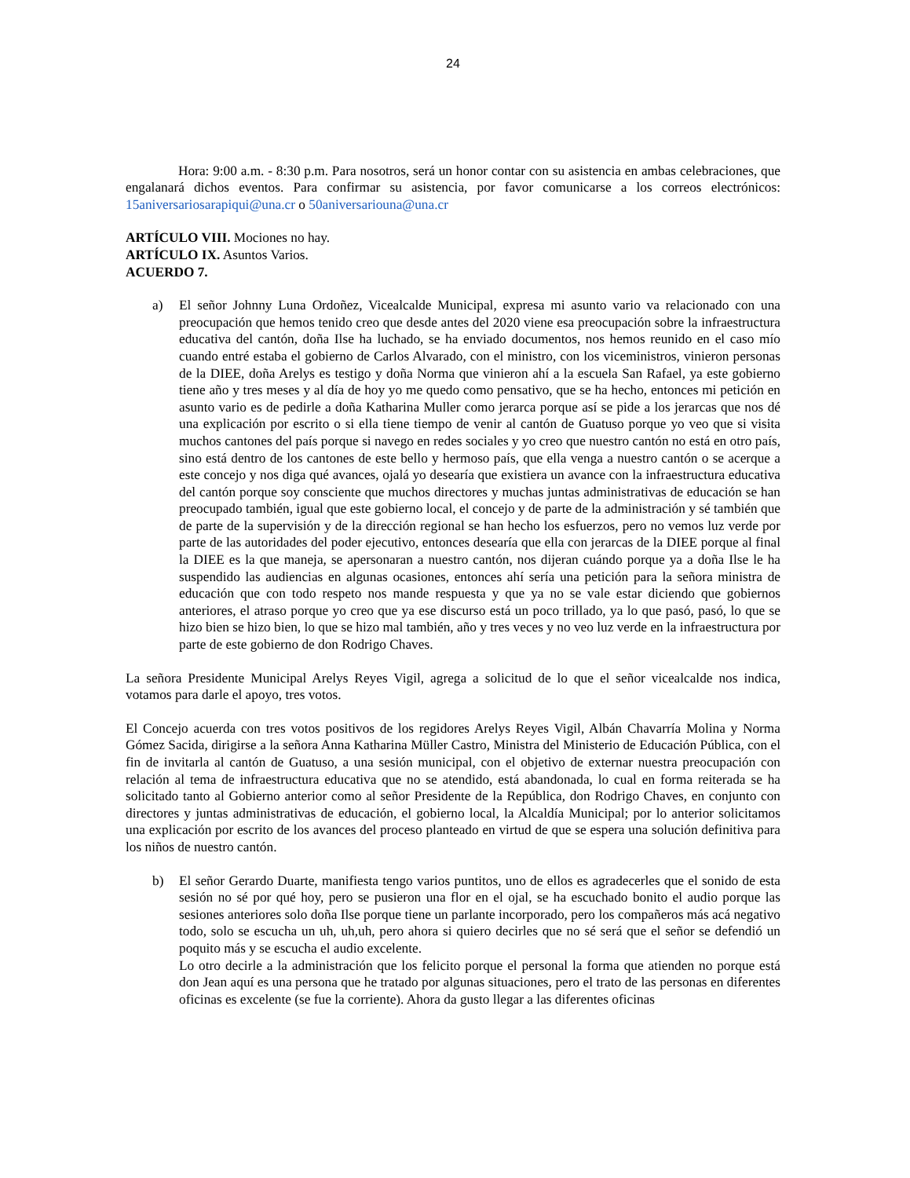24
Hora: 9:00 a.m. - 8:30 p.m. Para nosotros, será un honor contar con su asistencia en ambas celebraciones, que engalanará dichos eventos. Para confirmar su asistencia, por favor comunicarse a los correos electrónicos: 15aniversariosarapiqui@una.cr o 50aniversariouna@una.cr
ARTÍCULO VIII. Mociones no hay.
ARTÍCULO IX. Asuntos Varios.
ACUERDO 7.
a) El señor Johnny Luna Ordoñez, Vicealcalde Municipal, expresa mi asunto vario va relacionado con una preocupación que hemos tenido creo que desde antes del 2020 viene esa preocupación sobre la infraestructura educativa del cantón, doña Ilse ha luchado, se ha enviado documentos, nos hemos reunido en el caso mío cuando entré estaba el gobierno de Carlos Alvarado, con el ministro, con los viceministros, vinieron personas de la DIEE, doña Arelys es testigo y doña Norma que vinieron ahí a la escuela San Rafael, ya este gobierno tiene año y tres meses y al día de hoy yo me quedo como pensativo, que se ha hecho, entonces mi petición en asunto vario es de pedirle a doña Katharina Muller como jerarca porque así se pide a los jerarcas que nos dé una explicación por escrito o si ella tiene tiempo de venir al cantón de Guatuso porque yo veo que si visita muchos cantones del país porque si navego en redes sociales y yo creo que nuestro cantón no está en otro país, sino está dentro de los cantones de este bello y hermoso país, que ella venga a nuestro cantón o se acerque a este concejo y nos diga qué avances, ojalá yo desearía que existiera un avance con la infraestructura educativa del cantón porque soy consciente que muchos directores y muchas juntas administrativas de educación se han preocupado también, igual que este gobierno local, el concejo y de parte de la administración y sé también que de parte de la supervisión y de la dirección regional se han hecho los esfuerzos, pero no vemos luz verde por parte de las autoridades del poder ejecutivo, entonces desearía que ella con jerarcas de la DIEE porque al final la DIEE es la que maneja, se apersonaran a nuestro cantón, nos dijeran cuándo porque ya a doña Ilse le ha suspendido las audiencias en algunas ocasiones, entonces ahí sería una petición para la señora ministra de educación que con todo respeto nos mande respuesta y que ya no se vale estar diciendo que gobiernos anteriores, el atraso porque yo creo que ya ese discurso está un poco trillado, ya lo que pasó, pasó, lo que se hizo bien se hizo bien, lo que se hizo mal también, año y tres veces y no veo luz verde en la infraestructura por parte de este gobierno de don Rodrigo Chaves.
La señora Presidente Municipal Arelys Reyes Vigil, agrega a solicitud de lo que el señor vicealcalde nos indica, votamos para darle el apoyo, tres votos.
El Concejo acuerda con tres votos positivos de los regidores Arelys Reyes Vigil, Albán Chavarría Molina y Norma Gómez Sacida, dirigirse a la señora Anna Katharina Müller Castro, Ministra del Ministerio de Educación Pública, con el fin de invitarla al cantón de Guatuso, a una sesión municipal, con el objetivo de externar nuestra preocupación con relación al tema de infraestructura educativa que no se atendido, está abandonada, lo cual en forma reiterada se ha solicitado tanto al Gobierno anterior como al señor Presidente de la República, don Rodrigo Chaves, en conjunto con directores y juntas administrativas de educación, el gobierno local, la Alcaldía Municipal; por lo anterior solicitamos una explicación por escrito de los avances del proceso planteado en virtud de que se espera una solución definitiva para los niños de nuestro cantón.
b) El señor Gerardo Duarte, manifiesta tengo varios puntitos, uno de ellos es agradecerles que el sonido de esta sesión no sé por qué hoy, pero se pusieron una flor en el ojal, se ha escuchado bonito el audio porque las sesiones anteriores solo doña Ilse porque tiene un parlante incorporado, pero los compañeros más acá negativo todo, solo se escucha un uh, uh,uh, pero ahora si quiero decirles que no sé será que el señor se defendió un poquito más y se escucha el audio excelente.
Lo otro decirle a la administración que los felicito porque el personal la forma que atienden no porque está don Jean aquí es una persona que he tratado por algunas situaciones, pero el trato de las personas en diferentes oficinas es excelente (se fue la corriente). Ahora da gusto llegar a las diferentes oficinas